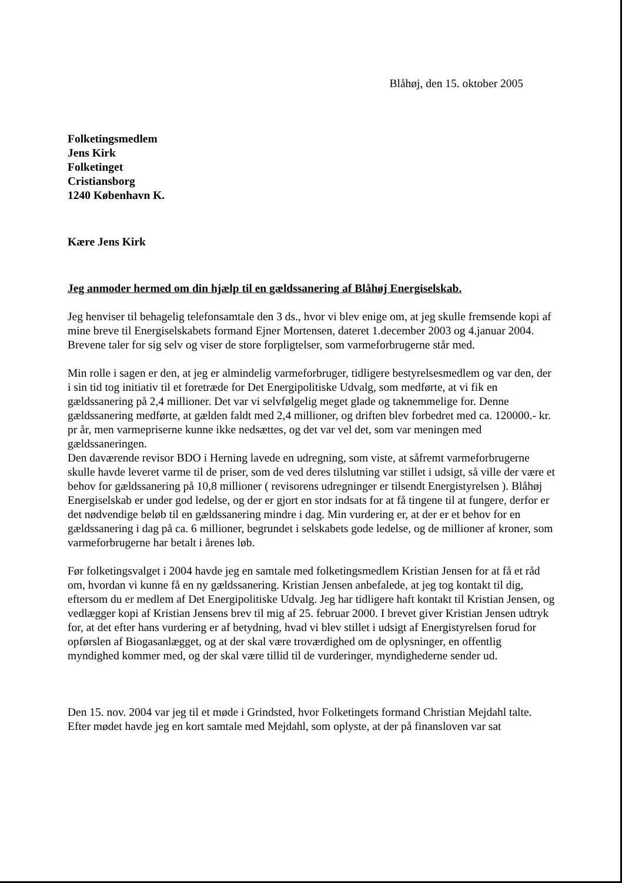Blåhøj, den 15. oktober 2005
Folketingsmedlem
Jens Kirk
Folketinget
Cristiansborg
1240 København K.
Kære Jens Kirk
Jeg anmoder hermed om din hjælp til en gældssanering af Blåhøj Energiselskab.
Jeg henviser til behagelig telefonsamtale den 3 ds., hvor vi blev enige om, at jeg skulle fremsende kopi af mine breve til Energiselskabets formand Ejner Mortensen, dateret 1.december 2003 og 4.januar 2004. Brevene taler for sig selv og viser de store forpligtelser, som varmeforbrugerne står med.
Min rolle i sagen er den, at jeg er almindelig varmeforbruger, tidligere bestyrelsesmedlem og var den, der i sin tid tog initiativ til et foretræde for Det Energipolitiske Udvalg, som medførte, at vi fik en gældssanering på 2,4 millioner. Det var vi selvfølgelig meget glade og taknemmelige for. Denne gældssanering medførte, at gælden faldt med 2,4 millioner, og driften blev forbedret med ca. 120000.- kr. pr år, men varmepriserne kunne ikke nedsættes, og det var vel det, som var meningen med gældssaneringen.
Den daværende revisor BDO i Herning lavede en udregning, som viste, at såfremt varmeforbrugerne skulle havde leveret varme til de priser, som de ved deres tilslutning var stillet i udsigt, så ville der være et behov for gældssanering på 10,8 millioner ( revisorens udregninger er tilsendt Energistyrelsen ). Blåhøj Energiselskab er under god ledelse, og der er gjort en stor indsats for at få tingene til at fungere, derfor er det nødvendige beløb til en gældssanering mindre i dag. Min vurdering er, at der er et behov for en gældssanering i dag på ca. 6 millioner, begrundet i selskabets gode ledelse, og de millioner af kroner, som varmeforbrugerne har betalt i årenes løb.
Før folketingsvalget i 2004 havde jeg en samtale med folketingsmedlem Kristian Jensen for at få et råd om, hvordan vi kunne få en ny gældssanering. Kristian Jensen anbefalede, at jeg tog kontakt til dig, eftersom du er medlem af Det Energipolitiske Udvalg. Jeg har tidligere haft kontakt til Kristian Jensen, og vedlægger kopi af Kristian Jensens brev til mig af 25. februar 2000. I brevet giver Kristian Jensen udtryk for, at det efter hans vurdering er af betydning, hvad vi blev stillet i udsigt af Energistyrelsen forud for opførslen af Biogasanlægget, og at der skal være troværdighed om de oplysninger, en offentlig myndighed kommer med, og der skal være tillid til de vurderinger, myndighederne sender ud.
Den 15. nov. 2004 var jeg til et møde i Grindsted, hvor Folketingets formand Christian Mejdahl talte. Efter mødet havde jeg en kort samtale med Mejdahl, som oplyste, at der på finansloven var sat